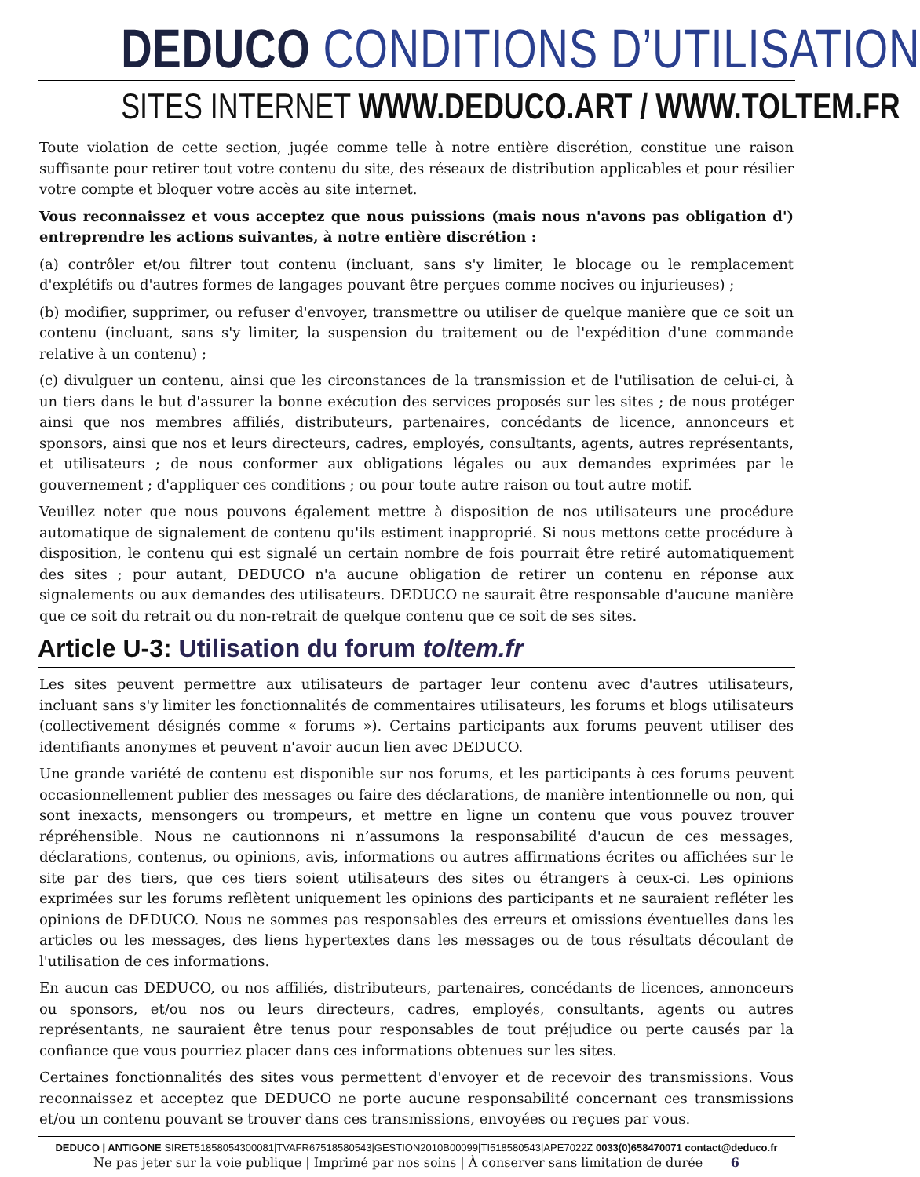DEDUCO CONDITIONS D’UTILISATION
SITES INTERNET WWW.DEDUCO.ART / WWW.TOLTEM.FR
Toute violation de cette section, jugée comme telle à notre entière discrétion, constitue une raison suffisante pour retirer tout votre contenu du site, des réseaux de distribution applicables et pour résilier votre compte et bloquer votre accès au site internet.
Vous reconnaissez et vous acceptez que nous puissions (mais nous n'avons pas obligation d') entreprendre les actions suivantes, à notre entière discrétion :
(a) contrôler et/ou filtrer tout contenu (incluant, sans s'y limiter, le blocage ou le remplacement d'explétifs ou d'autres formes de langages pouvant être perçues comme nocives ou injurieuses) ;
(b) modifier, supprimer, ou refuser d'envoyer, transmettre ou utiliser de quelque manière que ce soit un contenu (incluant, sans s'y limiter, la suspension du traitement ou de l'expédition d'une commande relative à un contenu) ;
(c) divulguer un contenu, ainsi que les circonstances de la transmission et de l'utilisation de celui-ci, à un tiers dans le but d'assurer la bonne exécution des services proposés sur les sites ; de nous protéger ainsi que nos membres affiliés, distributeurs, partenaires, concédants de licence, annonceurs et sponsors, ainsi que nos et leurs directeurs, cadres, employés, consultants, agents, autres représentants, et utilisateurs ; de nous conformer aux obligations légales ou aux demandes exprimées par le gouvernement ; d'appliquer ces conditions ; ou pour toute autre raison ou tout autre motif.
Veuillez noter que nous pouvons également mettre à disposition de nos utilisateurs une procédure automatique de signalement de contenu qu'ils estiment inapproprié. Si nous mettons cette procédure à disposition, le contenu qui est signalé un certain nombre de fois pourrait être retiré automatiquement des sites ; pour autant, DEDUCO n'a aucune obligation de retirer un contenu en réponse aux signalements ou aux demandes des utilisateurs. DEDUCO ne saurait être responsable d'aucune manière que ce soit du retrait ou du non-retrait de quelque contenu que ce soit de ses sites.
Article U-3: Utilisation du forum toltem.fr
Les sites peuvent permettre aux utilisateurs de partager leur contenu avec d'autres utilisateurs, incluant sans s'y limiter les fonctionnalités de commentaires utilisateurs, les forums et blogs utilisateurs (collectivement désignés comme « forums »). Certains participants aux forums peuvent utiliser des identifiants anonymes et peuvent n'avoir aucun lien avec DEDUCO.
Une grande variété de contenu est disponible sur nos forums, et les participants à ces forums peuvent occasionnellement publier des messages ou faire des déclarations, de manière intentionnelle ou non, qui sont inexacts, mensongers ou trompeurs, et mettre en ligne un contenu que vous pouvez trouver répréhensible. Nous ne cautionnons ni n’assumons la responsabilité d'aucun de ces messages, déclarations, contenus, ou opinions, avis, informations ou autres affirmations écrites ou affichées sur le site par des tiers, que ces tiers soient utilisateurs des sites ou étrangers à ceux-ci. Les opinions exprimées sur les forums reflètent uniquement les opinions des participants et ne sauraient refléter les opinions de DEDUCO. Nous ne sommes pas responsables des erreurs et omissions éventuelles dans les articles ou les messages, des liens hypertextes dans les messages ou de tous résultats découlant de l'utilisation de ces informations.
En aucun cas DEDUCO, ou nos affiliés, distributeurs, partenaires, concédants de licences, annonceurs ou sponsors, et/ou nos ou leurs directeurs, cadres, employés, consultants, agents ou autres représentants, ne sauraient être tenus pour responsables de tout préjudice ou perte causés par la confiance que vous pourriez placer dans ces informations obtenues sur les sites.
Certaines fonctionnalités des sites vous permettent d'envoyer et de recevoir des transmissions. Vous reconnaissez et acceptez que DEDUCO ne porte aucune responsabilité concernant ces transmissions et/ou un contenu pouvant se trouver dans ces transmissions, envoyées ou reçues par vous.
DEDUCO | ANTIGONE SIRET51858054300081|TVAFR67518580543|GESTION2010B00099|TI518580543|APE7022Z 0033(0)658470071 contact@deduco.fr
Ne pas jeter sur la voie publique | Imprimé par nos soins | À conserver sans limitation de durée 6